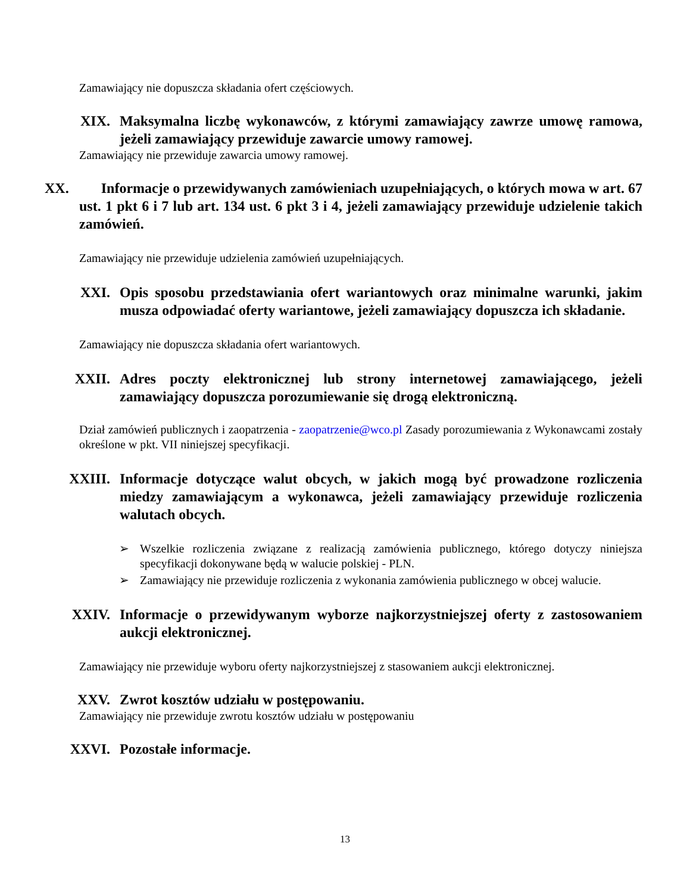Zamawiający nie dopuszcza składania ofert częściowych.
XIX. Maksymalna liczbę wykonawców, z którymi zamawiający zawrze umowę ramowa, jeżeli zamawiający przewiduje zawarcie umowy ramowej.
Zamawiający nie przewiduje zawarcia umowy ramowej.
XX. Informacje o przewidywanych zamówieniach uzupełniających, o których mowa w art. 67 ust. 1 pkt 6 i 7 lub art. 134 ust. 6 pkt 3 i 4, jeżeli zamawiający przewiduje udzielenie takich zamówień.
Zamawiający nie przewiduje udzielenia zamówień uzupełniających.
XXI. Opis sposobu przedstawiania ofert wariantowych oraz minimalne warunki, jakim musza odpowiadać oferty wariantowe, jeżeli zamawiający dopuszcza ich składanie.
Zamawiający nie dopuszcza składania ofert wariantowych.
XXII. Adres poczty elektronicznej lub strony internetowej zamawiającego, jeżeli zamawiający dopuszcza porozumiewanie się drogą elektroniczną.
Dział zamówień publicznych i zaopatrzenia - zaopatrzenie@wco.pl Zasady porozumiewania z Wykonawcami zostały określone w pkt. VII niniejszej specyfikacji.
XXIII. Informacje dotyczące walut obcych, w jakich mogą być prowadzone rozliczenia miedzy zamawiającym a wykonawca, jeżeli zamawiający przewiduje rozliczenia walutach obcych.
➢ Wszelkie rozliczenia związane z realizacją zamówienia publicznego, którego dotyczy niniejsza specyfikacji dokonywane będą w walucie polskiej - PLN.
➢ Zamawiający nie przewiduje rozliczenia z wykonania zamówienia publicznego w obcej walucie.
XXIV. Informacje o przewidywanym wyborze najkorzystniejszej oferty z zastosowaniem aukcji elektronicznej.
Zamawiający nie przewiduje wyboru oferty najkorzystniejszej z stasowaniem aukcji elektronicznej.
XXV. Zwrot kosztów udziału w postępowaniu.
Zamawiający nie przewiduje zwrotu kosztów udziału w postępowaniu
XXVI. Pozostałe informacje.
13